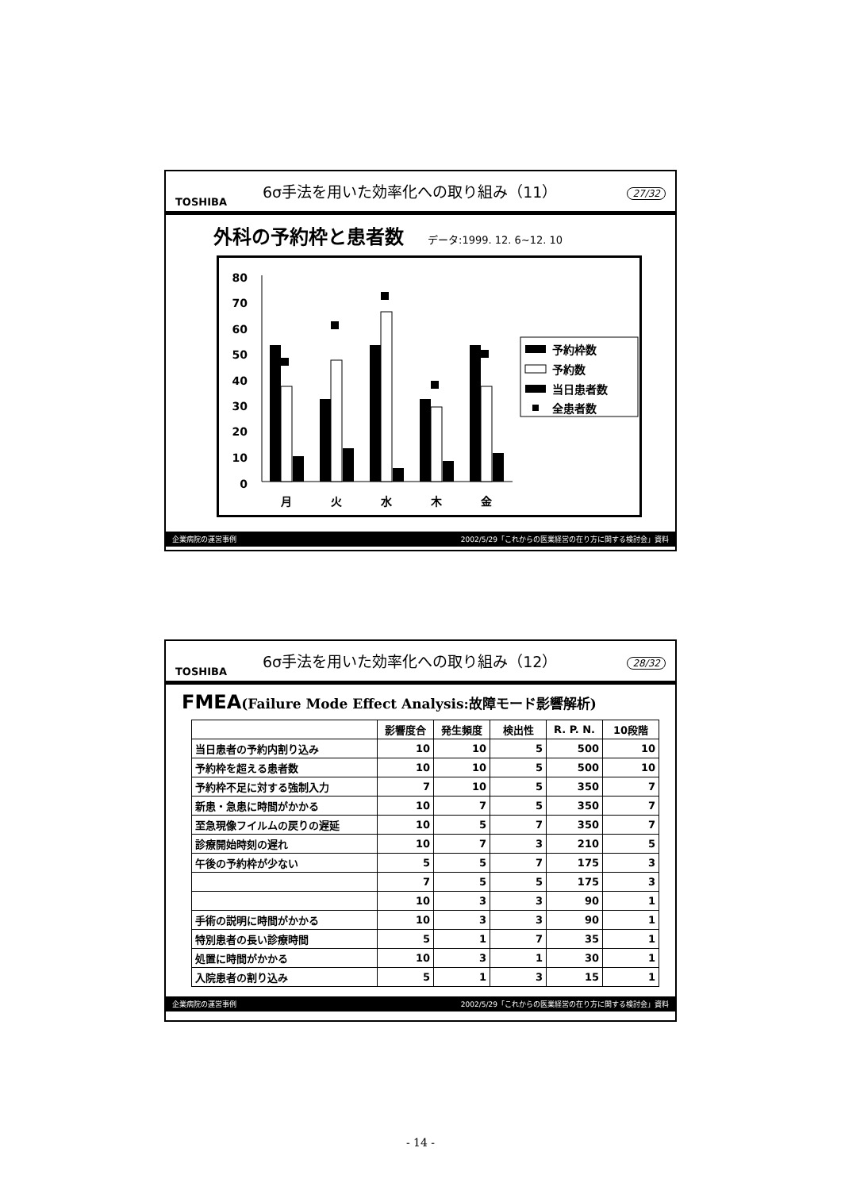TOSHIBA
6σ手法を用いた効率化への取り組み（11）
27/32
外科の予約枠と患者数 データ:1999. 12. 6~12. 10
80
70
60
50
40
30
20
10
0
月
火
水
木
金
予約枠数
予約数
当日患者数
全患者数
企業病院の運営事例 2002/5/29「これからの医業経営の在り方に関する検討会」資料
TOSHIBA
6σ手法を用いた効率化への取り組み（12）
28/32
FMEA(Failure Mode Effect Analysis:故障モード影響解析)
| | 影響度合 | 発生頻度 | 検出性 | R. P. N. | 10段階 |
| --- | --- | --- | --- | --- | --- |
| 当日患者の予約内割り込み | 10 | 10 | 5 | 500 | 10 |
| 予約枠を超える患者数 | 10 | 10 | 5 | 500 | 10 |
| 予約枠不足に対する強制入力 | 7 | 10 | 5 | 350 | 7 |
| 新患・急患に時間がかかる | 10 | 7 | 5 | 350 | 7 |
| 至急現像フイルムの戻りの遅延 | 10 | 5 | 7 | 350 | 7 |
| 診療開始時刻の遅れ | 10 | 7 | 3 | 210 | 5 |
| 午後の予約枠が少ない | 5 | 5 | 7 | 175 | 3 |
| | 7 | 5 | 5 | 175 | 3 |
| | 10 | 3 | 3 | 90 | 1 |
| 手術の説明に時間がかかる | 10 | 3 | 3 | 90 | 1 |
| 特別患者の長い診療時間 | 5 | 1 | 7 | 35 | 1 |
| 処置に時間がかかる | 10 | 3 | 1 | 30 | 1 |
| 入院患者の割り込み | 5 | 1 | 3 | 15 | 1 |
企業病院の運営事例 2002/5/29「これからの医業経営の在り方に関する検討会」資料
- 14 -